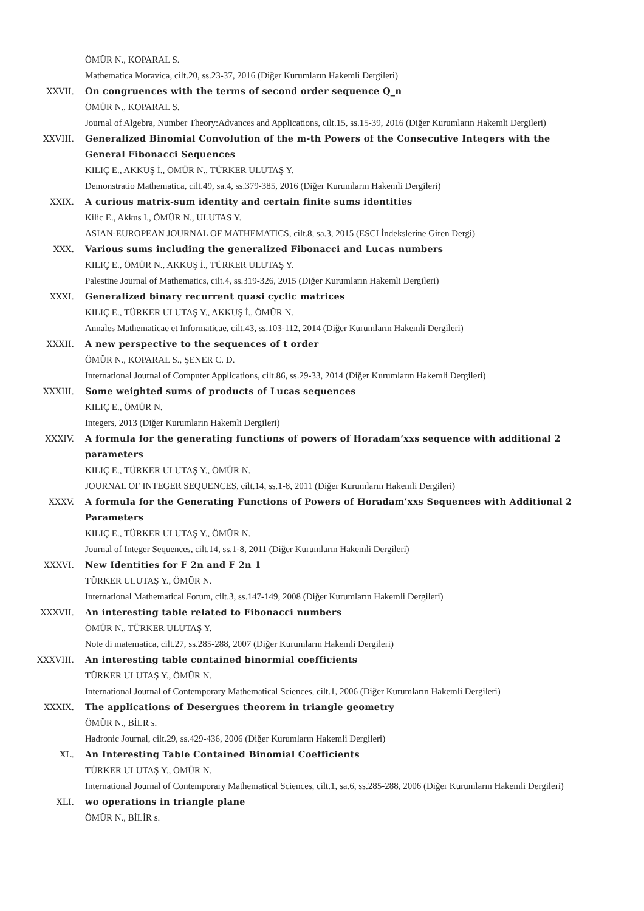ÖMÜR N., KOPARAL S.
Mathematica Moravica, cilt.20, ss.23-37, 2016 (Diğer Kurumların Hakemli Dergileri)
XXVII. On congruences with the terms of second order sequence Q_n
ÖMÜR N., KOPARAL S.
Journal of Algebra, Number Theory:Advances and Applications, cilt.15, ss.15-39, 2016 (Diğer Kurumların Hakemli Dergileri)
XXVIII. Generalized Binomial Convolution of the m-th Powers of the Consecutive Integers with the General Fibonacci Sequences
KILIÇ E., AKKUŞ İ., ÖMÜR N., TÜRKER ULUTAŞ Y.
Demonstratio Mathematica, cilt.49, sa.4, ss.379-385, 2016 (Diğer Kurumların Hakemli Dergileri)
XXIX. A curious matrix-sum identity and certain finite sums identities
Kilic E., Akkus I., ÖMÜR N., ULUTAS Y.
ASIAN-EUROPEAN JOURNAL OF MATHEMATICS, cilt.8, sa.3, 2015 (ESCI İndekslerine Giren Dergi)
XXX. Various sums including the generalized Fibonacci and Lucas numbers
KILIÇ E., ÖMÜR N., AKKUŞ İ., TÜRKER ULUTAŞ Y.
Palestine Journal of Mathematics, cilt.4, ss.319-326, 2015 (Diğer Kurumların Hakemli Dergileri)
XXXI. Generalized binary recurrent quasi cyclic matrices
KILIÇ E., TÜRKER ULUTAŞ Y., AKKUŞ İ., ÖMÜR N.
Annales Mathematicae et Informaticae, cilt.43, ss.103-112, 2014 (Diğer Kurumların Hakemli Dergileri)
XXXII. A new perspective to the sequences of t order
ÖMÜR N., KOPARAL S., ŞENER C. D.
International Journal of Computer Applications, cilt.86, ss.29-33, 2014 (Diğer Kurumların Hakemli Dergileri)
XXXIII. Some weighted sums of products of Lucas sequences
KILIÇ E., ÖMÜR N.
Integers, 2013 (Diğer Kurumların Hakemli Dergileri)
XXXIV. A formula for the generating functions of powers of Horadam’xxs sequence with additional 2 parameters
KILIÇ E., TÜRKER ULUTAŞ Y., ÖMÜR N.
JOURNAL OF INTEGER SEQUENCES, cilt.14, ss.1-8, 2011 (Diğer Kurumların Hakemli Dergileri)
XXXV. A formula for the Generating Functions of Powers of Horadam’xxs Sequences with Additional 2 Parameters
KILIÇ E., TÜRKER ULUTAŞ Y., ÖMÜR N.
Journal of Integer Sequences, cilt.14, ss.1-8, 2011 (Diğer Kurumların Hakemli Dergileri)
XXXVI. New Identities for F 2n and F 2n 1
TÜRKER ULUTAŞ Y., ÖMÜR N.
International Mathematical Forum, cilt.3, ss.147-149, 2008 (Diğer Kurumların Hakemli Dergileri)
XXXVII. An interesting table related to Fibonacci numbers
ÖMÜR N., TÜRKER ULUTAŞ Y.
Note di matematica, cilt.27, ss.285-288, 2007 (Diğer Kurumların Hakemli Dergileri)
XXXVIII. An interesting table contained binormial coefficients
TÜRKER ULUTAŞ Y., ÖMÜR N.
International Journal of Contemporary Mathematical Sciences, cilt.1, 2006 (Diğer Kurumların Hakemli Dergileri)
XXXIX. The applications of Desergues theorem in triangle geometry
ÖMÜR N., BİLR s.
Hadronic Journal, cilt.29, ss.429-436, 2006 (Diğer Kurumların Hakemli Dergileri)
XL. An Interesting Table Contained Binomial Coefficients
TÜRKER ULUTAŞ Y., ÖMÜR N.
International Journal of Contemporary Mathematical Sciences, cilt.1, sa.6, ss.285-288, 2006 (Diğer Kurumların Hakemli Dergileri)
XLI. wo operations in triangle plane
ÖMÜR N., BİLİR s.